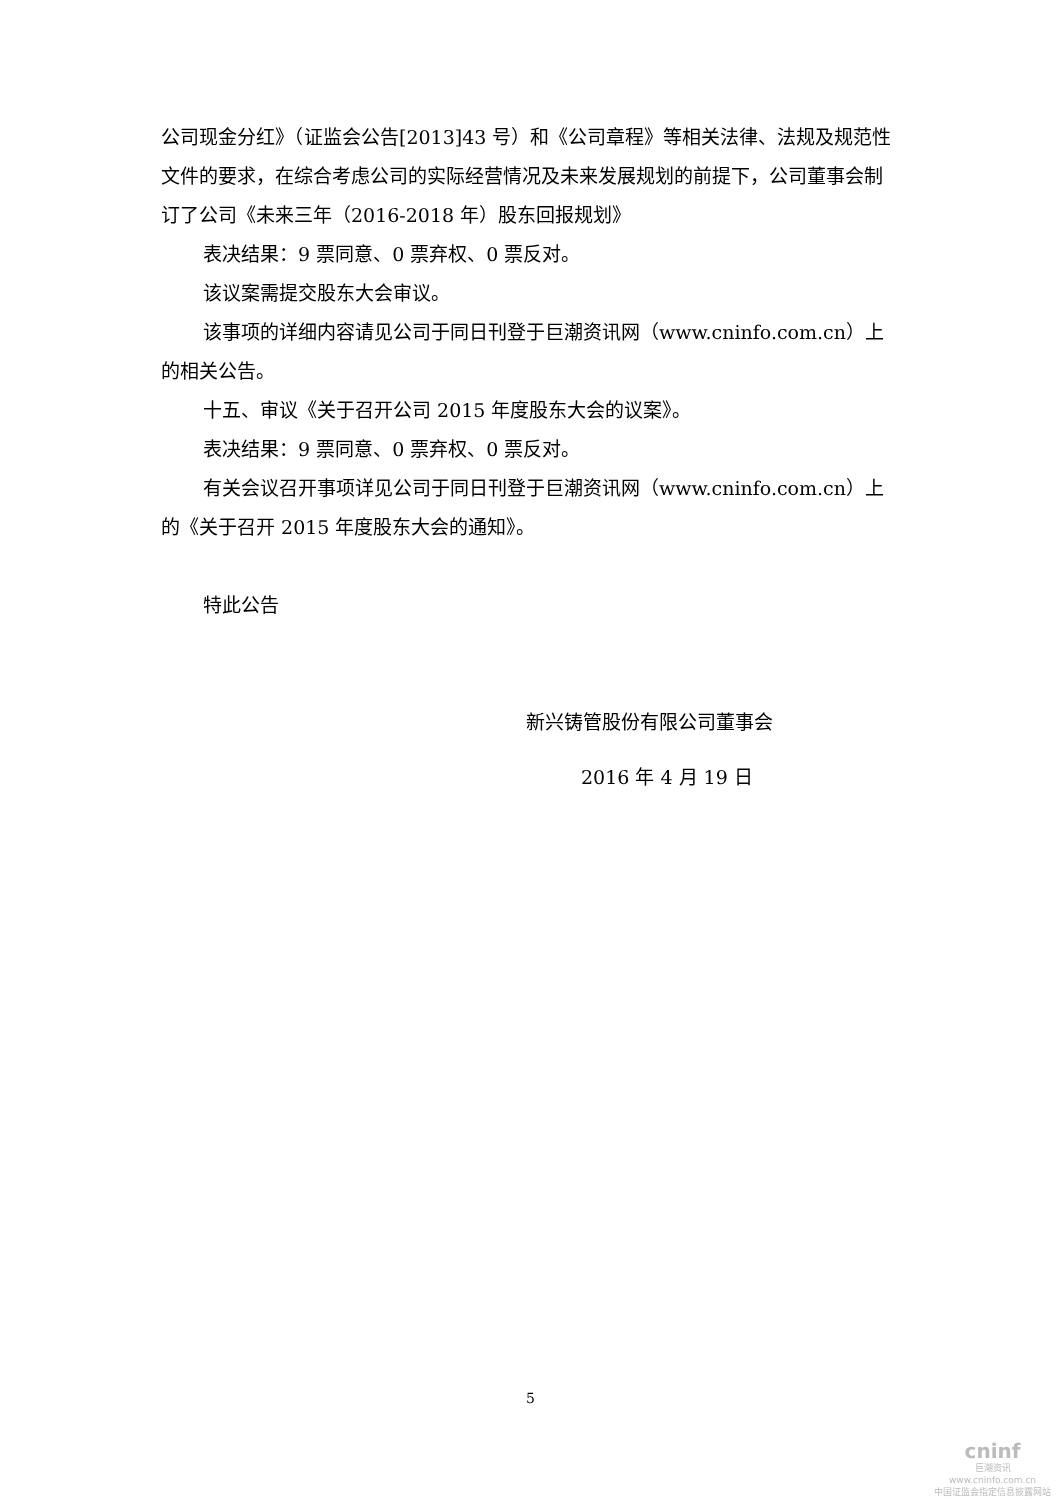公司现金分红》（证监会公告[2013]43 号）和《公司章程》等相关法律、法规及规范性文件的要求，在综合考虑公司的实际经营情况及未来发展规划的前提下，公司董事会制订了公司《未来三年（2016-2018 年）股东回报规划》
表决结果：9 票同意、0 票弃权、0 票反对。
该议案需提交股东大会审议。
该事项的详细内容请见公司于同日刊登于巨潮资讯网（www.cninfo.com.cn）上的相关公告。
十五、审议《关于召开公司 2015 年度股东大会的议案》。
表决结果：9 票同意、0 票弃权、0 票反对。
有关会议召开事项详见公司于同日刊登于巨潮资讯网（www.cninfo.com.cn）上的《关于召开 2015 年度股东大会的通知》。
特此公告
新兴铸管股份有限公司董事会
2016 年 4 月 19 日
5
cninf
巨潮资讯
www.cninfo.com.cn
中国证监会指定信息披露网站